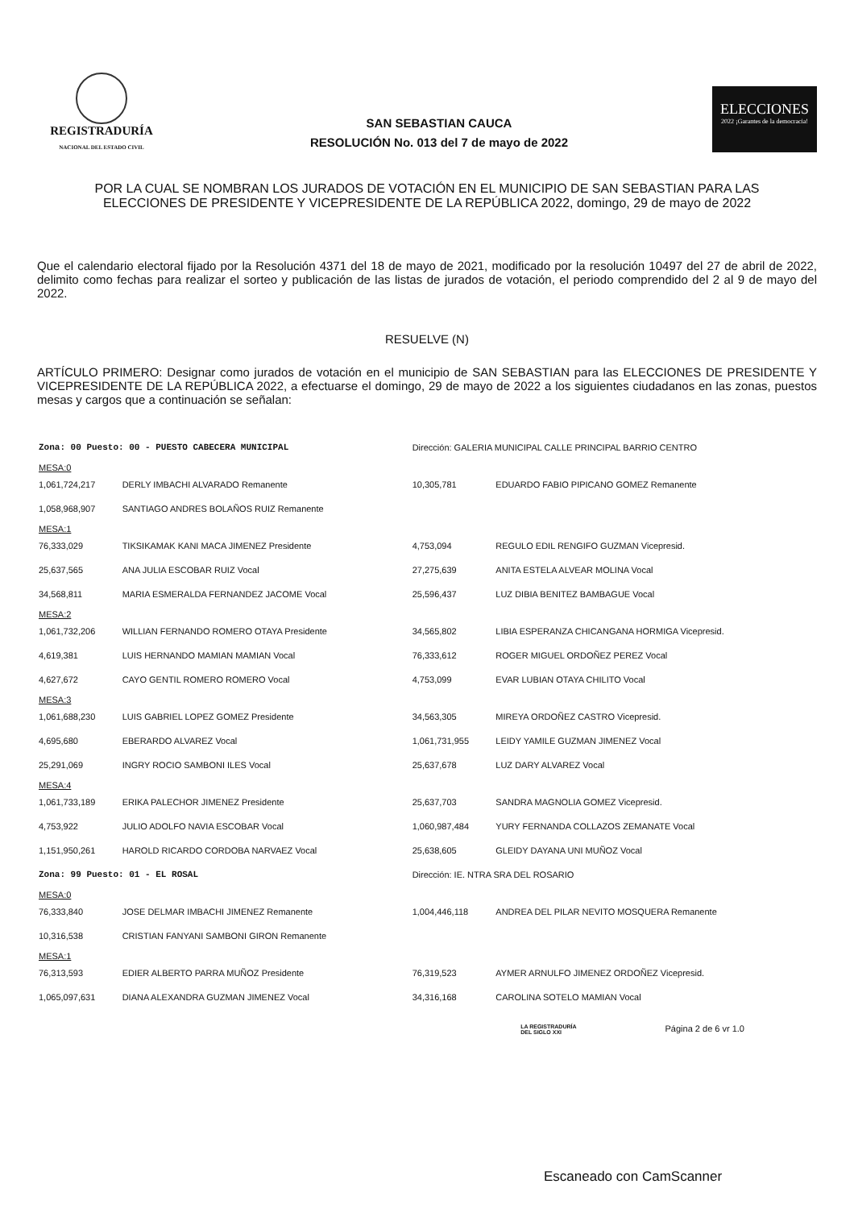REGISTRADURÍA
NACIONAL DEL ESTADO CIVIL
SAN SEBASTIAN CAUCA
RESOLUCIÓN No. 013 del 7 de mayo de 2022
ELECCIONES
2022 ¡Garantes de la democracia!
POR LA CUAL SE NOMBRAN LOS JURADOS DE VOTACIÓN EN EL MUNICIPIO DE SAN SEBASTIAN PARA LAS ELECCIONES DE PRESIDENTE Y VICEPRESIDENTE DE LA REPÚBLICA 2022, domingo, 29 de mayo de 2022
Que el calendario electoral fijado por la Resolución 4371 del 18 de mayo de 2021, modificado por la resolución 10497 del 27 de abril de 2022, delimito como fechas para realizar el sorteo y publicación de las listas de jurados de votación, el periodo comprendido del 2 al 9 de mayo del 2022.
RESUELVE (N)
ARTÍCULO PRIMERO: Designar como jurados de votación en el municipio de SAN SEBASTIAN para las ELECCIONES DE PRESIDENTE Y VICEPRESIDENTE DE LA REPÚBLICA 2022, a efectuarse el domingo, 29 de mayo de 2022 a los siguientes ciudadanos en las zonas, puestos mesas y cargos que a continuación se señalan:
| Zona: 00 Puesto: 00 - PUESTO CABECERA MUNICIPAL | | Dirección: GALERIA MUNICIPAL CALLE PRINCIPAL BARRIO CENTRO | |
| MESA:0 | | | |
| 1,061,724,217 | DERLY IMBACHI ALVARADO Remanente | 10,305,781 | EDUARDO FABIO PIPICANO GOMEZ Remanente |
| 1,058,968,907 | SANTIAGO ANDRES BOLAÑOS RUIZ Remanente | | |
| MESA:1 | | | |
| 76,333,029 | TIKSIKAMAK KANI MACA JIMENEZ Presidente | 4,753,094 | REGULO EDIL RENGIFO GUZMAN Vicepresid. |
| 25,637,565 | ANA JULIA ESCOBAR RUIZ Vocal | 27,275,639 | ANITA ESTELA ALVEAR MOLINA Vocal |
| 34,568,811 | MARIA ESMERALDA FERNANDEZ JACOME Vocal | 25,596,437 | LUZ DIBIA BENITEZ BAMBAGUE Vocal |
| MESA:2 | | | |
| 1,061,732,206 | WILLIAN FERNANDO ROMERO OTAYA Presidente | 34,565,802 | LIBIA ESPERANZA CHICANGANA HORMIGA Vicepresid. |
| 4,619,381 | LUIS HERNANDO MAMIAN MAMIAN Vocal | 76,333,612 | ROGER MIGUEL ORDOÑEZ PEREZ Vocal |
| 4,627,672 | CAYO GENTIL ROMERO ROMERO Vocal | 4,753,099 | EVAR LUBIAN OTAYA CHILITO Vocal |
| MESA:3 | | | |
| 1,061,688,230 | LUIS GABRIEL LOPEZ GOMEZ Presidente | 34,563,305 | MIREYA ORDOÑEZ CASTRO Vicepresid. |
| 4,695,680 | EBERARDO ALVAREZ Vocal | 1,061,731,955 | LEIDY YAMILE GUZMAN JIMENEZ Vocal |
| 25,291,069 | INGRY ROCIO SAMBONI ILES Vocal | 25,637,678 | LUZ DARY ALVAREZ Vocal |
| MESA:4 | | | |
| 1,061,733,189 | ERIKA PALECHOR JIMENEZ Presidente | 25,637,703 | SANDRA MAGNOLIA GOMEZ Vicepresid. |
| 4,753,922 | JULIO ADOLFO NAVIA ESCOBAR Vocal | 1,060,987,484 | YURY FERNANDA COLLAZOS ZEMANATE Vocal |
| 1,151,950,261 | HAROLD RICARDO CORDOBA NARVAEZ Vocal | 25,638,605 | GLEIDY DAYANA UNI MUÑOZ Vocal |
| Zona: 99 Puesto: 01 - EL ROSAL | | Dirección: IE. NTRA SRA DEL ROSARIO | |
| MESA:0 | | | |
| 76,333,840 | JOSE DELMAR IMBACHI JIMENEZ Remanente | 1,004,446,118 | ANDREA DEL PILAR NEVITO MOSQUERA Remanente |
| 10,316,538 | CRISTIAN FANYANI SAMBONI GIRON Remanente | | |
| MESA:1 | | | |
| 76,313,593 | EDIER ALBERTO PARRA MUÑOZ Presidente | 76,319,523 | AYMER ARNULFO JIMENEZ ORDOÑEZ Vicepresid. |
| 1,065,097,631 | DIANA ALEXANDRA GUZMAN JIMENEZ Vocal | 34,316,168 | CAROLINA SOTELO MAMIAN Vocal |
LA REGISTRADURÍA
DEL SIGLO XXI Página 2 de 6 vr 1.0
Escaneado con CamScanner